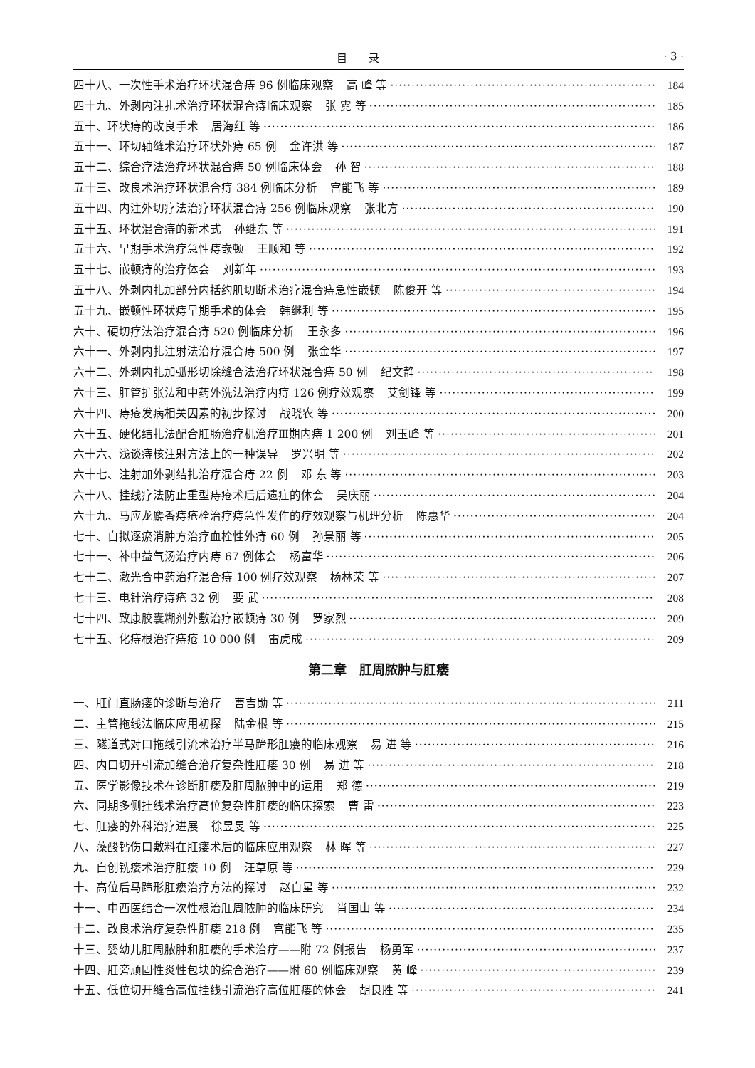目录 · 3 ·
四十八、一次性手术治疗环状混合痔 96 例临床观察 高 峰 等 184
四十九、外剥内注扎术治疗环状混合痔临床观察 张 霓 等 185
五十、环状痔的改良手术 居海红 等 186
五十一、环切轴缝术治疗环状外痔 65 例 金许洪 等 187
五十二、综合疗法治疗环状混合痔 50 例临床体会 孙 智 188
五十三、改良术治疗环状混合痔 384 例临床分析 宫能飞 等 189
五十四、内注外切疗法治疗环状混合痔 256 例临床观察 张北方 190
五十五、环状混合痔的新术式 孙继东 等 191
五十六、早期手术治疗急性痔嵌顿 王顺和 等 192
五十七、嵌顿痔的治疗体会 刘新年 193
五十八、外剥内扎加部分内括约肌切断术治疗混合痔急性嵌顿 陈俊开 等 194
五十九、嵌顿性环状痔早期手术的体会 韩继利 等 195
六十、硬切疗法治疗混合痔 520 例临床分析 王永多 196
六十一、外剥内扎注射法治疗混合痔 500 例 张金华 197
六十二、外剥内扎加弧形切除缝合法治疗环状混合痔 50 例 纪文静 198
六十三、肛管扩张法和中药外洗法治疗内痔 126 例疗效观察 艾剑锋 等 199
六十四、痔疮发病相关因素的初步探讨 战晓农 等 200
六十五、硬化结扎法配合肛肠治疗机治疗Ⅲ期内痔 1 200 例 刘玉峰 等 201
六十六、浅谈痔核注射方法上的一种误导 罗兴明 等 202
六十七、注射加外剥结扎治疗混合痔 22 例 邓 东 等 203
六十八、挂线疗法防止重型痔疮术后后遗症的体会 吴庆丽 204
六十九、马应龙麝香痔疮栓治疗痔急性发作的疗效观察与机理分析 陈惠华 204
七十、自拟逐瘀消肿方治疗血栓性外痔 60 例 孙景丽 等 205
七十一、补中益气汤治疗内痔 67 例体会 杨富华 206
七十二、激光合中药治疗混合痔 100 例疗效观察 杨林荣 等 207
七十三、电针治疗痔疮 32 例 要 武 208
七十四、致康胶囊糊剂外敷治疗嵌顿痔 30 例 罗家烈 209
七十五、化痔根治疗痔疮 10 000 例 雷虎成 209
第二章　肛周脓肿与肛瘘
一、肛门直肠瘘的诊断与治疗 曹吉勋 等 211
二、主管拖线法临床应用初探 陆金根 等 215
三、隧道式对口拖线引流术治疗半马蹄形肛瘘的临床观察 易 进 等 216
四、内口切开引流加缝合治疗复杂性肛瘘 30 例 易 进 等 218
五、医学影像技术在诊断肛瘘及肛周脓肿中的运用 郑 德 219
六、同期多侧挂线术治疗高位复杂性肛瘘的临床探索 曹 雷 223
七、肛瘘的外科治疗进展 徐昱旻 等 225
八、藻酸钙伤口敷料在肛瘘术后的临床应用观察 林 晖 等 227
九、自创铣瘘术治疗肛瘘 10 例 汪草原 等 229
十、高位后马蹄形肛瘘治疗方法的探讨 赵自星 等 232
十一、中西医结合一次性根治肛周脓肿的临床研究 肖国山 等 234
十二、改良术治疗复杂性肛瘘 218 例 宫能飞 等 235
十三、婴幼儿肛周脓肿和肛瘘的手术治疗——附 72 例报告 杨勇军 237
十四、肛旁顽固性炎性包块的综合治疗——附 60 例临床观察 黄 峰 239
十五、低位切开缝合高位挂线引流治疗高位肛瘘的体会 胡良胜 等 241